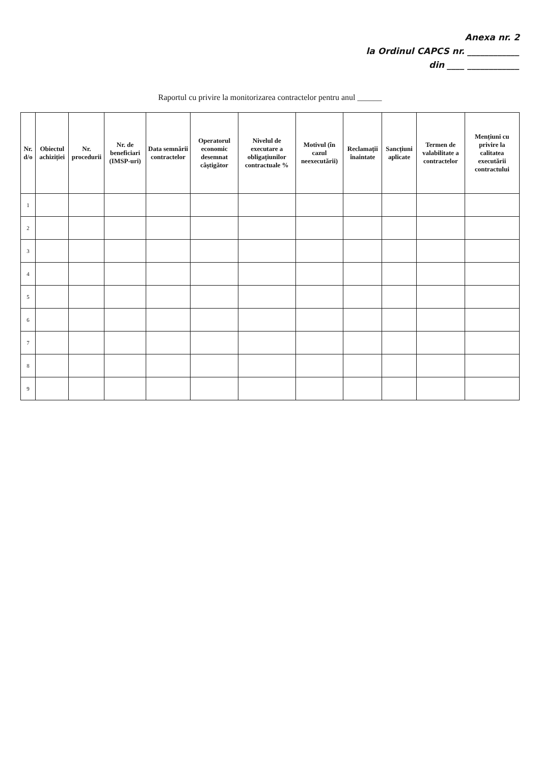Anexa nr. 2
la Ordinul CAPCS nr. ____________
din ____ ____________
Raportul cu privire la monitorizarea contractelor pentru anul ______
| Nr. d/o | Obiectul achiziției | Nr. procedurii | Nr. de beneficiari (IMSP-uri) | Data semnării contractelor | Operatorul economic desemnat câștigător | Nivelul de executare a obligațiunilor contractuale % | Motivul (în cazul neexecutării) | Reclamații înaintate | Sancțiuni aplicate | Termen de valabilitate a contractelor | Mențiuni cu privire la calitatea executării contractului |
| --- | --- | --- | --- | --- | --- | --- | --- | --- | --- | --- | --- |
| 1 | | | | | | | | | | | |
| 2 | | | | | | | | | | | |
| 3 | | | | | | | | | | | |
| 4 | | | | | | | | | | | |
| 5 | | | | | | | | | | | |
| 6 | | | | | | | | | | | |
| 7 | | | | | | | | | | | |
| 8 | | | | | | | | | | | |
| 9 | | | | | | | | | | | |